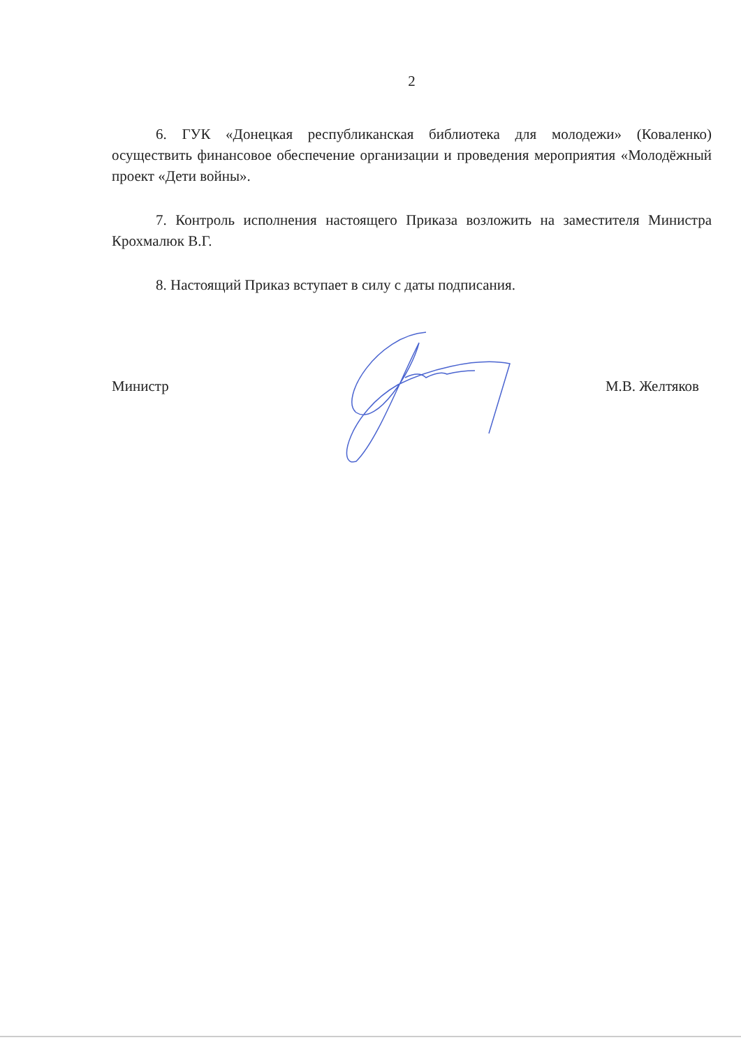2
6. ГУК «Донецкая республиканская библиотека для молодежи» (Коваленко) осуществить финансовое обеспечение организации и проведения мероприятия «Молодёжный проект «Дети войны».
7. Контроль исполнения настоящего Приказа возложить на заместителя Министра Крохмалюк В.Г.
8. Настоящий Приказ вступает в силу с даты подписания.
Министр М.В. Желтяков